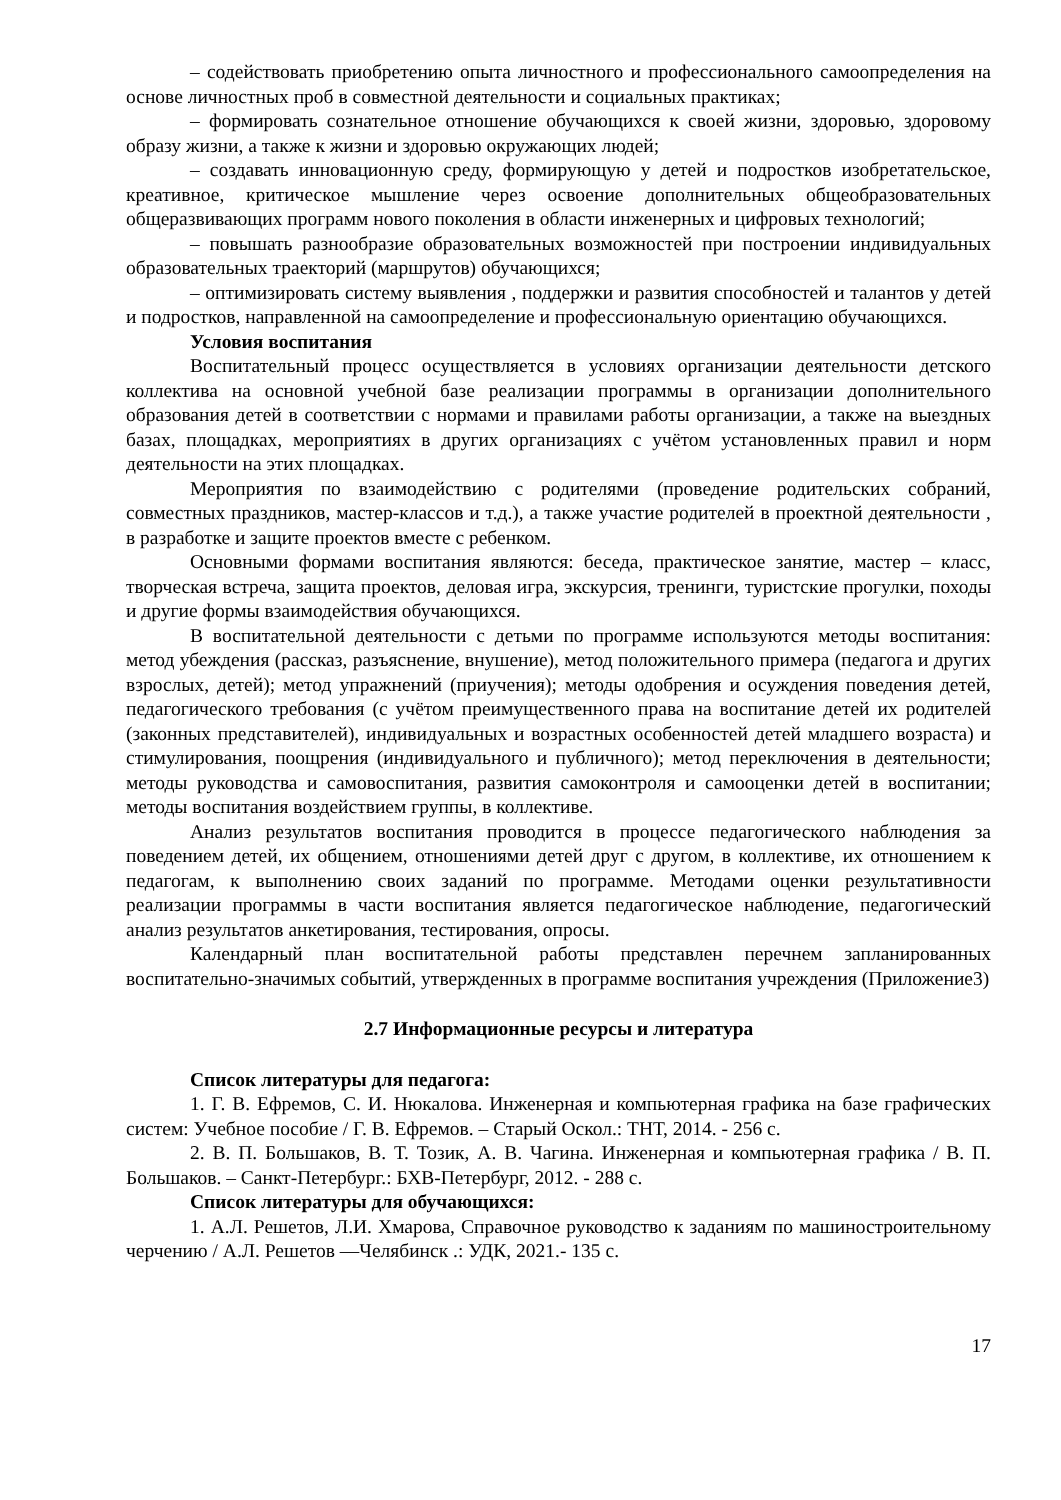– содействовать приобретению опыта личностного и профессионального самоопределения на основе личностных проб в совместной деятельности и социальных практиках;
– формировать сознательное отношение обучающихся к своей жизни, здоровью, здоровому образу жизни, а также к жизни и здоровью окружающих людей;
– создавать инновационную среду, формирующую у детей и подростков изобретательское, креативное, критическое мышление через освоение дополнительных общеобразовательных общеразвивающих программ нового поколения в области инженерных и цифровых технологий;
– повышать разнообразие образовательных возможностей при построении индивидуальных образовательных траекторий (маршрутов) обучающихся;
– оптимизировать систему выявления , поддержки и развития способностей и талантов у детей и подростков, направленной на самоопределение и профессиональную ориентацию обучающихся.
Условия воспитания
Воспитательный процесс осуществляется в условиях организации деятельности детского коллектива на основной учебной базе реализации программы в организации дополнительного образования детей в соответствии с нормами и правилами работы организации, а также на выездных базах, площадках, мероприятиях в других организациях с учётом установленных правил и норм деятельности на этих площадках.
Мероприятия по взаимодействию с родителями (проведение родительских собраний, совместных праздников, мастер-классов и т.д.), а также участие родителей в проектной деятельности , в разработке и защите проектов вместе с ребенком.
Основными формами воспитания являются: беседа, практическое занятие, мастер – класс, творческая встреча, защита проектов, деловая игра, экскурсия, тренинги, туристские прогулки, походы и другие формы взаимодействия обучающихся.
В воспитательной деятельности с детьми по программе используются методы воспитания: метод убеждения (рассказ, разъяснение, внушение), метод положительного примера (педагога и других взрослых, детей); метод упражнений (приучения); методы одобрения и осуждения поведения детей, педагогического требования (с учётом преимущественного права на воспитание детей их родителей (законных представителей), индивидуальных и возрастных особенностей детей младшего возраста) и стимулирования, поощрения (индивидуального и публичного); метод переключения в деятельности; методы руководства и самовоспитания, развития самоконтроля и самооценки детей в воспитании; методы воспитания воздействием группы, в коллективе.
Анализ результатов воспитания проводится в процессе педагогического наблюдения за поведением детей, их общением, отношениями детей друг с другом, в коллективе, их отношением к педагогам, к выполнению своих заданий по программе. Методами оценки результативности реализации программы в части воспитания является педагогическое наблюдение, педагогический анализ результатов анкетирования, тестирования, опросы.
Календарный план воспитательной работы представлен перечнем запланированных воспитательно-значимых событий, утвержденных в программе воспитания учреждения (Приложение3)
2.7 Информационные ресурсы и литература
Список литературы для педагога:
1. Г. В. Ефремов, С. И. Нюкалова. Инженерная и компьютерная графика на базе графических систем: Учебное пособие / Г. В. Ефремов. – Старый Оскол.: ТНТ, 2014. - 256 с.
2. В. П. Большаков, В. Т. Тозик, А. В. Чагина. Инженерная и компьютерная графика / В. П. Большаков. – Санкт-Петербург.: БХВ-Петербург, 2012. - 288 с.
Список литературы для обучающихся:
1. А.Л. Решетов, Л.И. Хмарова, Справочное руководство к заданиям по машиностроительному черчению / А.Л. Решетов —Челябинск .: УДК, 2021.- 135 с.
17